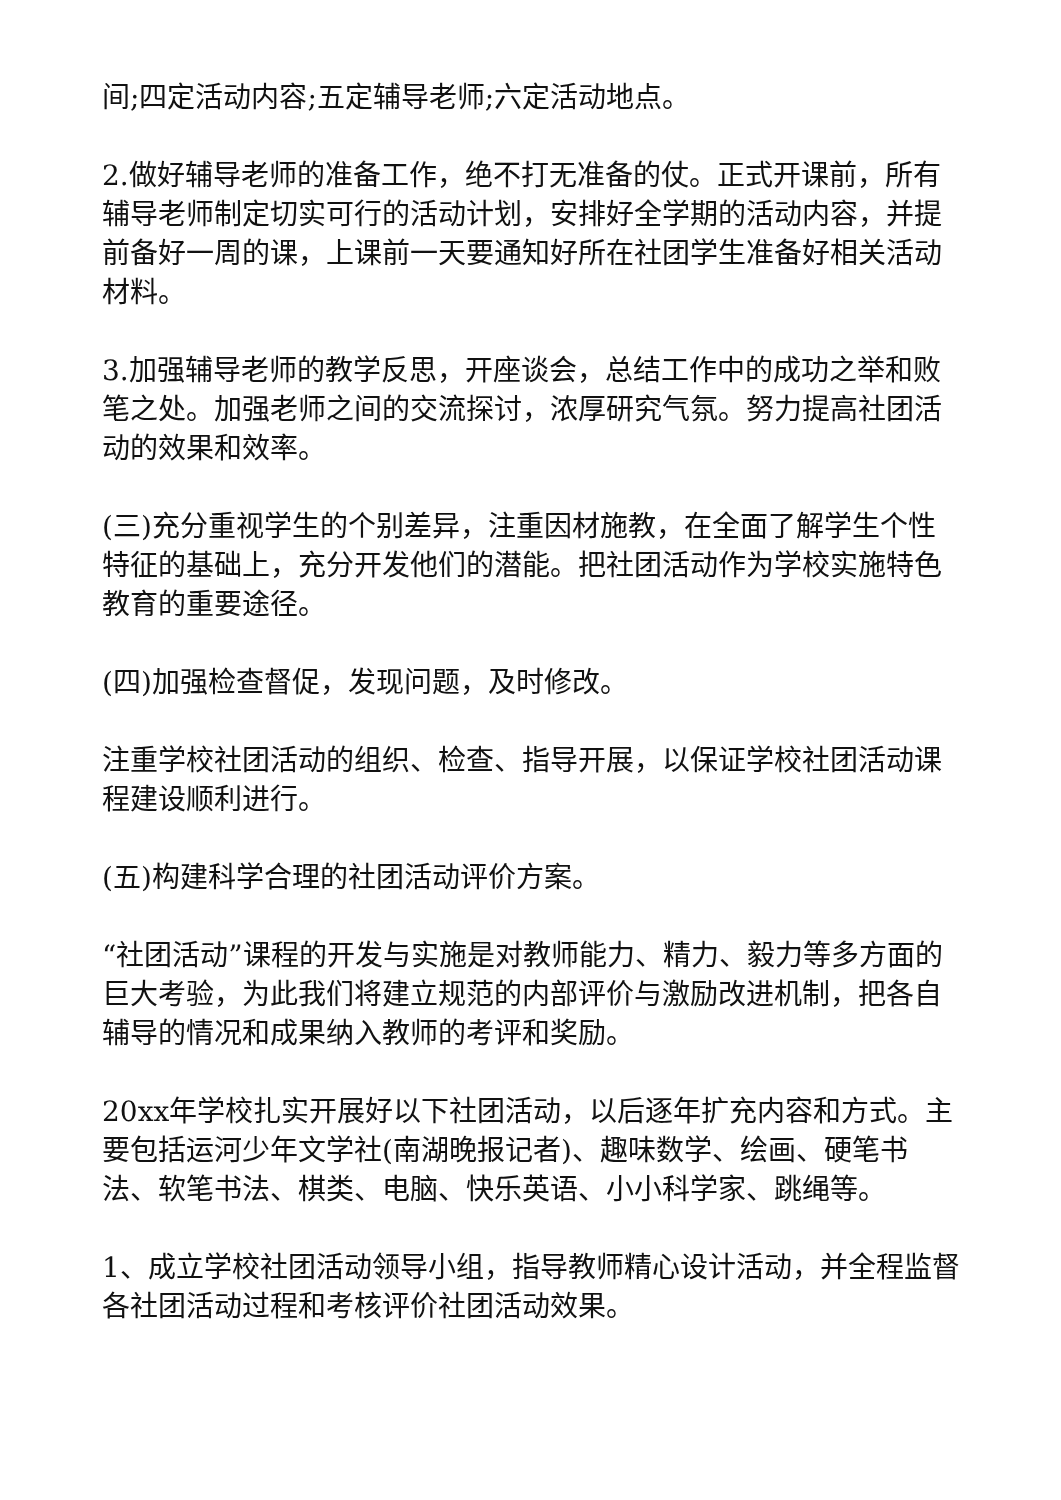间;四定活动内容;五定辅导老师;六定活动地点。
2.做好辅导老师的准备工作，绝不打无准备的仗。正式开课前，所有辅导老师制定切实可行的活动计划，安排好全学期的活动内容，并提前备好一周的课，上课前一天要通知好所在社团学生准备好相关活动材料。
3.加强辅导老师的教学反思，开座谈会，总结工作中的成功之举和败笔之处。加强老师之间的交流探讨，浓厚研究气氛。努力提高社团活动的效果和效率。
(三)充分重视学生的个别差异，注重因材施教，在全面了解学生个性特征的基础上，充分开发他们的潜能。把社团活动作为学校实施特色教育的重要途径。
(四)加强检查督促，发现问题，及时修改。
注重学校社团活动的组织、检查、指导开展，以保证学校社团活动课程建设顺利进行。
(五)构建科学合理的社团活动评价方案。
“社团活动”课程的开发与实施是对教师能力、精力、毅力等多方面的巨大考验，为此我们将建立规范的内部评价与激励改进机制，把各自辅导的情况和成果纳入教师的考评和奖励。
20xx年学校扎实开展好以下社团活动，以后逐年扩充内容和方式。主要包括运河少年文学社(南湖晚报记者)、趣味数学、绘画、硬笔书法、软笔书法、棋类、电脑、快乐英语、小小科学家、跳绳等。
1、成立学校社团活动领导小组，指导教师精心设计活动，并全程监督各社团活动过程和考核评价社团活动效果。